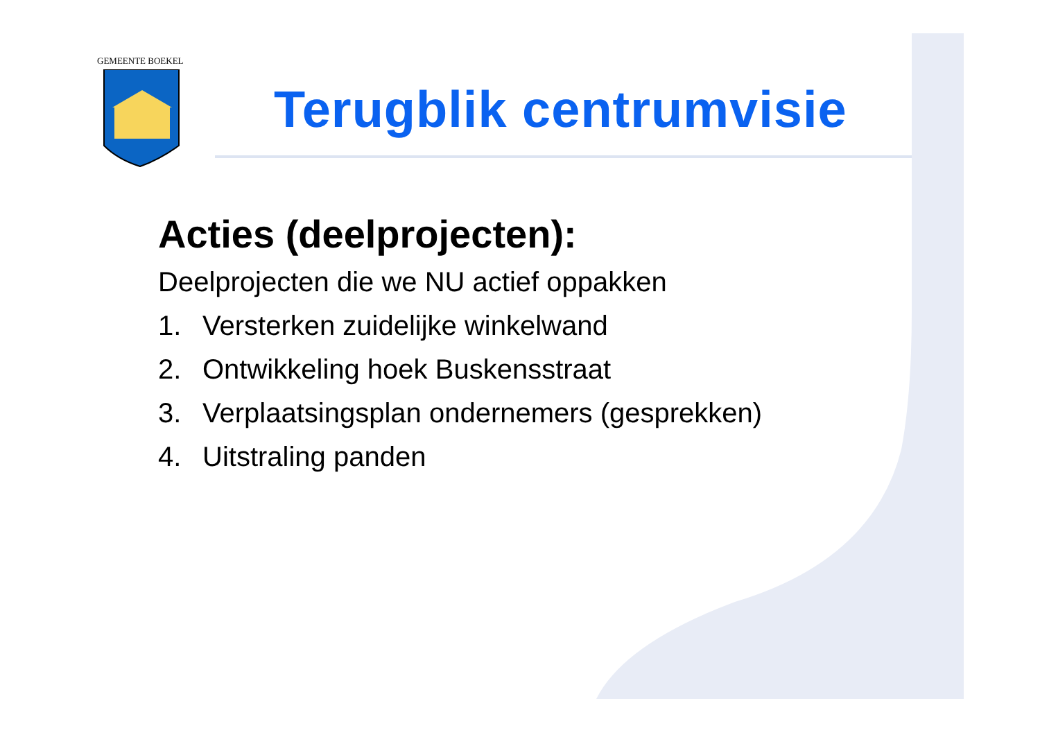GEMEENTE BOEKEL
Terugblik centrumvisie
Acties (deelprojecten):
Deelprojecten die we NU actief oppakken
1. Versterken zuidelijke winkelwand
2. Ontwikkeling hoek Buskensstraat
3. Verplaatsingsplan ondernemers (gesprekken)
4. Uitstraling panden